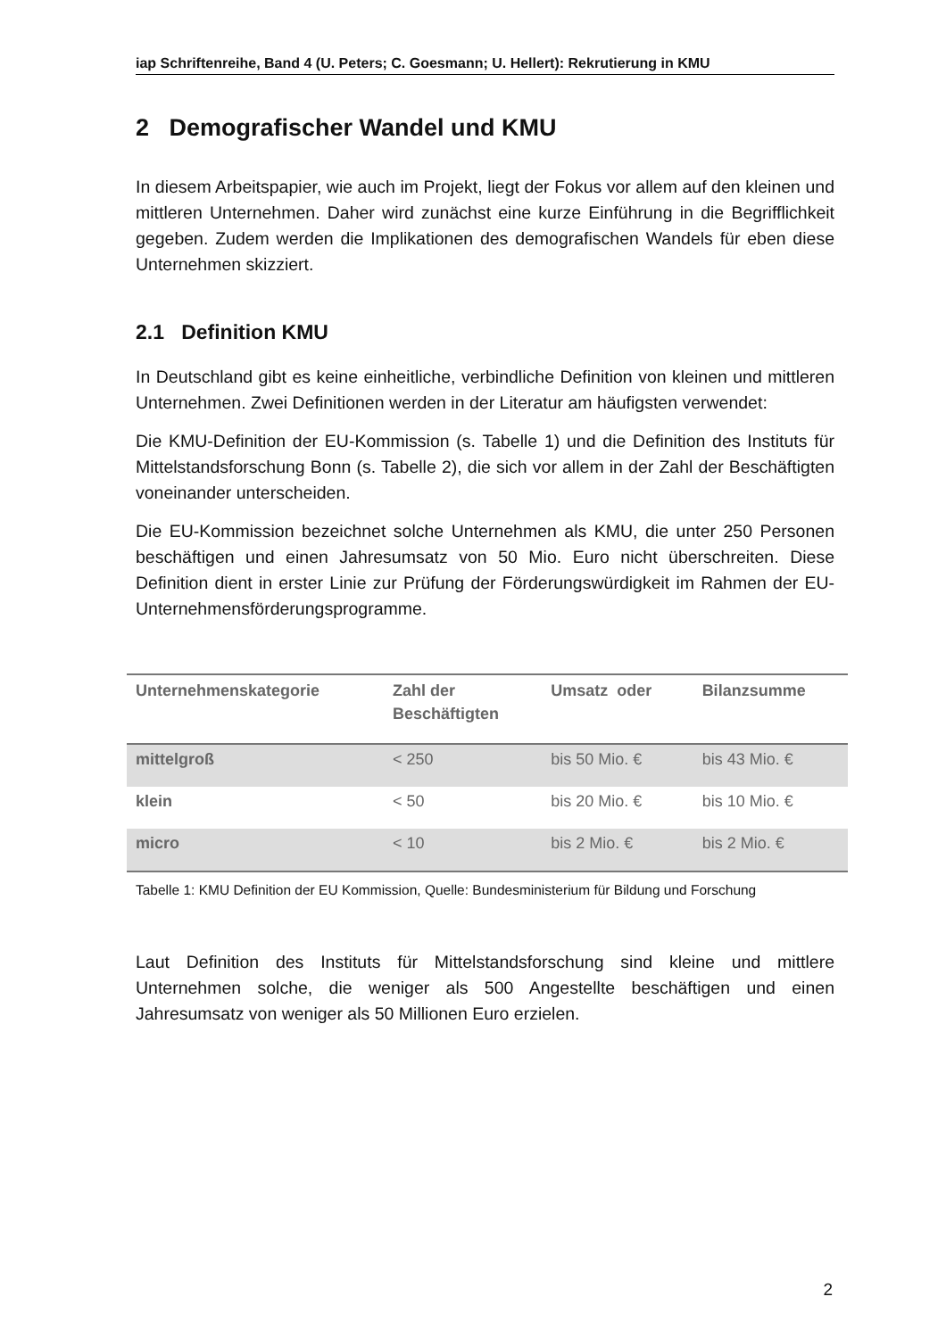iap Schriftenreihe, Band 4 (U. Peters; C. Goesmann; U. Hellert): Rekrutierung in KMU
2 Demografischer Wandel und KMU
In diesem Arbeitspapier, wie auch im Projekt, liegt der Fokus vor allem auf den kleinen und mittleren Unternehmen. Daher wird zunächst eine kurze Einführung in die Begrifflichkeit gegeben. Zudem werden die Implikationen des demografischen Wandels für eben diese Unternehmen skizziert.
2.1 Definition KMU
In Deutschland gibt es keine einheitliche, verbindliche Definition von kleinen und mittleren Unternehmen. Zwei Definitionen werden in der Literatur am häufigsten verwendet:
Die KMU-Definition der EU-Kommission (s. Tabelle 1) und die Definition des Instituts für Mittelstandsforschung Bonn (s. Tabelle 2), die sich vor allem in der Zahl der Beschäftigten voneinander unterscheiden.
Die EU-Kommission bezeichnet solche Unternehmen als KMU, die unter 250 Personen beschäftigen und einen Jahresumsatz von 50 Mio. Euro nicht überschreiten. Diese Definition dient in erster Linie zur Prüfung der Förderungswürdigkeit im Rahmen der EU-Unternehmensförderungsprogramme.
| Unternehmenskategorie | Zahl der Beschäftigten | Umsatz oder | Bilanzsumme |
| --- | --- | --- | --- |
| mittelgroß | < 250 | bis 50 Mio. € | bis 43 Mio. € |
| klein | < 50 | bis 20 Mio. € | bis 10 Mio. € |
| micro | < 10 | bis 2 Mio. € | bis 2 Mio. € |
Tabelle 1: KMU Definition der EU Kommission, Quelle: Bundesministerium für Bildung und Forschung
Laut Definition des Instituts für Mittelstandsforschung sind kleine und mittlere Unternehmen solche, die weniger als 500 Angestellte beschäftigen und einen Jahresumsatz von weniger als 50 Millionen Euro erzielen.
2